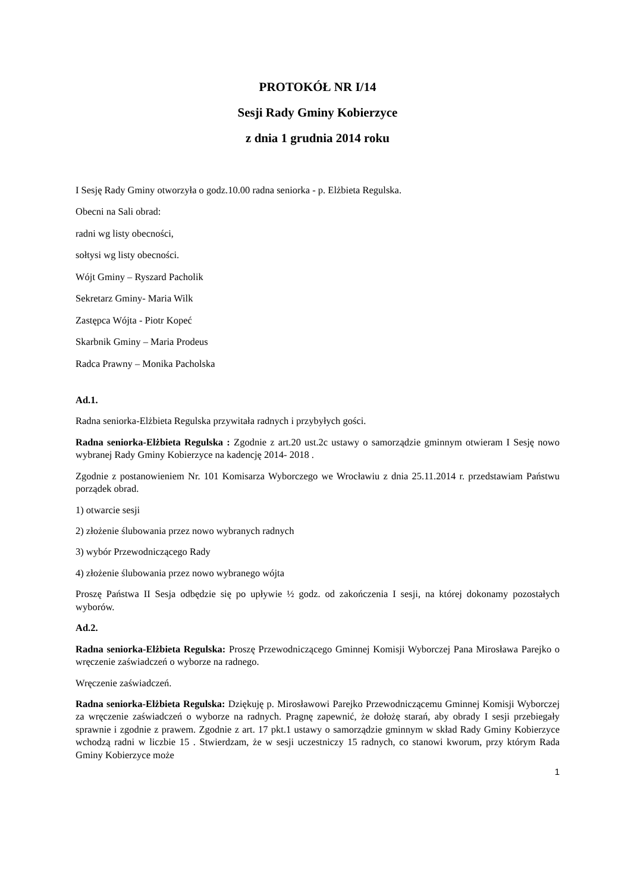PROTOKÓŁ NR I/14
Sesji Rady Gminy Kobierzyce
z dnia 1 grudnia 2014 roku
I Sesję Rady Gminy otworzyła o godz.10.00 radna seniorka - p. Elżbieta Regulska.
Obecni na Sali obrad:
radni wg listy obecności,
sołtysi wg listy obecności.
Wójt Gminy – Ryszard Pacholik
Sekretarz Gminy- Maria Wilk
Zastępca Wójta - Piotr Kopeć
Skarbnik Gminy – Maria Prodeus
Radca Prawny – Monika Pacholska
Ad.1.
Radna seniorka-Elżbieta Regulska przywitała radnych i przybyłych gości.
Radna seniorka-Elżbieta Regulska : Zgodnie z art.20 ust.2c ustawy o samorządzie gminnym otwieram I Sesję nowo wybranej Rady Gminy Kobierzyce na kadencję 2014- 2018 .
Zgodnie z postanowieniem Nr. 101 Komisarza Wyborczego we Wrocławiu z dnia 25.11.2014 r. przedstawiam Państwu porządek obrad.
1) otwarcie sesji
2) złożenie ślubowania przez nowo wybranych radnych
3) wybór Przewodniczącego Rady
4) złożenie ślubowania przez nowo wybranego wójta
Proszę Państwa II Sesja odbędzie się po upływie ½ godz. od zakończenia I sesji, na której dokonamy pozostałych wyborów.
Ad.2.
Radna seniorka-Elżbieta Regulska: Proszę Przewodniczącego Gminnej Komisji Wyborczej Pana Mirosława Parejko o wręczenie zaświadczeń o wyborze na radnego.
Wręczenie zaświadczeń.
Radna seniorka-Elżbieta Regulska: Dziękuję p. Mirosławowi Parejko Przewodniczącemu Gminnej Komisji Wyborczej za wręczenie zaświadczeń o wyborze na radnych. Pragnę zapewnić, że dołożę starań, aby obrady I sesji przebiegały sprawnie i zgodnie z prawem. Zgodnie z art. 17 pkt.1 ustawy o samorządzie gminnym w skład Rady Gminy Kobierzyce wchodzą radni w liczbie 15 . Stwierdzam, że w sesji uczestniczy 15 radnych, co stanowi kworum, przy którym Rada Gminy Kobierzyce może
1